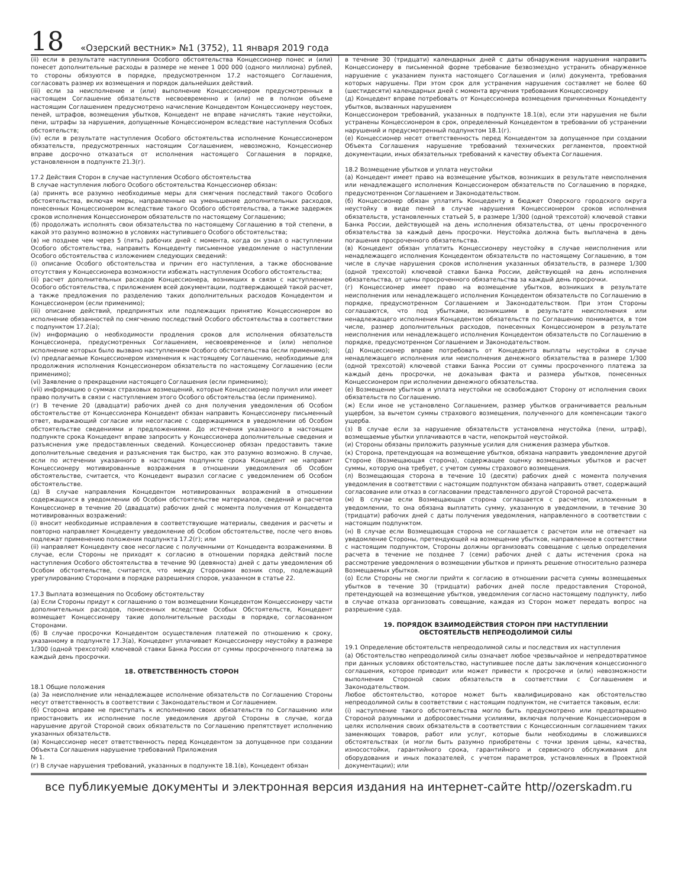18 «Озерский вестник» №1 (3752), 11 января 2019 года
(ii) если в результате наступления Особого обстоятельства Концессионер понес и (или) понесет дополнительные расходы в размере не менее 1 000 000 (одного миллиона) рублей, то стороны обязуются в порядке, предусмотренном 17.2 настоящего Соглашения, согласовать размер их возмещения и порядок дальнейших действий.
(iii) если за неисполнение и (или) выполнение Концессионером предусмотренных в настоящем Соглашение обязательств несвоевременно и (или) не в полном объеме настоящим Соглашением предусмотрено начисление Концедентом Концессионеру неустоек, пеней, штрафов, возмещения убытков, Концедент не вправе начислять такие неустойки, пени, штрафы за нарушения, допущенные Концессионером вследствие наступления Особых обстоятельств;
(iv) если в результате наступления Особого обстоятельства исполнение Концессионером обязательств, предусмотренных настоящим Соглашением, невозможно, Концессионер вправе досрочно отказаться от исполнения настоящего Соглашения в порядке, установленном в подпункте 21.3(г).
17.2 Действия Сторон в случае наступления Особого обстоятельства
В случае наступления любого Особого обстоятельства Концессионер обязан:
(а) принять все разумно необходимые меры для смягчения последствий такого Особого обстоятельства, включая меры, направленные на уменьшение дополнительных расходов, понесенных Концессионером вследствие такого Особого обстоятельства, а также задержек сроков исполнения Концессионером обязательств по настоящему Соглашению;
(б) продолжать исполнять свои обязательства по настоящему Соглашению в той степени, в какой это разумно возможно в условиях наступившего Особого обстоятельства;
(в) не позднее чем через 5 (пять) рабочих дней с момента, когда он узнал о наступлении Особого обстоятельства, направить Концеденту письменное уведомление о наступлении Особого обстоятельства с изложением следующих сведений:
(i) описание Особого обстоятельства и причин его наступления, а также обоснование отсутствия у Концессионера возможности избежать наступления Особого обстоятельства;
(ii) расчет дополнительных расходов Концессионера, возникших в связи с наступлением Особого обстоятельства, с приложением всей документации, подтверждающей такой расчет, а также предложения по разделению таких дополнительных расходов Концедентом и Концессионером (если применимо);
(iii) описание действий, предпринятых или подлежащих принятию Концессионером во исполнение обязанностей по смягчению последствий Особого обстоятельства в соответствии с подпунктом 17.2(а);
(iv) информацию о необходимости продления сроков для исполнения обязательств Концессионера, предусмотренных Соглашением, несвоевременное и (или) неполное исполнение которых было вызвано наступлением Особого обстоятельства (если применимо);
(v) предлагаемые Концессионером изменения к настоящему Соглашению, необходимые для продолжения исполнения Концессионером обязательств по настоящему Соглашению (если применимо);
(vi) Заявление о прекращении настоящего Соглашения (если применимо);
(vii) информацию о суммах страховых возмещений, которые Концессионер получил или имеет право получить в связи с наступлением этого Особого обстоятельства (если применимо).
(г) В течение 20 (двадцати) рабочих дней со дня получения уведомления об Особом обстоятельстве от Концессионера Концедент обязан направить Концессионеру письменный ответ, выражающий согласие или несогласие с содержащимися в уведомлении об Особом обстоятельстве сведениями и предложениями. До истечения указанного в настоящем подпункте срока Концедент вправе запросить у Концессионера дополнительные сведения и разъяснения уже предоставленных сведений. Концессионер обязан предоставить такие дополнительные сведения и разъяснения так быстро, как это разумно возможно. В случае, если по истечении указанного в настоящем подпункте срока Концедент не направит Концессионеру мотивированные возражения в отношении уведомления об Особом обстоятельстве, считается, что Концедент выразил согласие с уведомлением об Особом обстоятельстве.
(д) В случае направления Концедентом мотивированных возражений в отношении содержащихся в уведомлении об Особом обстоятельстве материалов, сведений и расчетов Концессионер в течение 20 (двадцати) рабочих дней с момента получения от Концедента мотивированных возражений:
(i) вносит необходимые исправления в соответствующие материалы, сведения и расчеты и повторно направляет Концеденту уведомление об Особом обстоятельстве, после чего вновь подлежат применению положения подпункта 17.2(г); или
(ii) направляет Концеденту свое несогласие с полученными от Концедента возражениями. В случае, если Стороны не приходят к согласию в отношении порядка действий после наступления Особого обстоятельства в течение 90 (девяноста) дней с даты уведомления об Особом обстоятельстве, считается, что между Сторонами возник спор, подлежащий урегулированию Сторонами в порядке разрешения споров, указанном в статье 22.
17.3 Выплата возмещения по Особому обстоятельству
(а) Если Стороны придут к соглашению о том возмещении Концедентом Концессионеру части дополнительных расходов, понесенных вследствие Особых Обстоятельств, Концедент возмещает Концессионеру такие дополнительные расходы в порядке, согласованном Сторонами.
(б) В случае просрочки Концедентом осуществления платежей по отношению к сроку, указанному в подпункте 17.3(а), Концедент уплачивает Концессионеру неустойку в размере 1/300 (одной трехсотой) ключевой ставки Банка России от суммы просроченного платежа за каждый день просрочки.
18. ОТВЕТСТВЕННОСТЬ СТОРОН
18.1 Общие положения
(а) За неисполнение или ненадлежащее исполнение обязательств по Соглашению Стороны несут ответственность в соответствии с Законодательством и Соглашением.
(б) Сторона вправе не приступать к исполнению своих обязательств по Соглашению или приостановить их исполнение после уведомления другой Стороны в случае, когда нарушение другой Стороной своих обязательств по Соглашению препятствует исполнению указанных обязательств.
(в) Концессионер несет ответственность перед Концедентом за допущенное при создании Объекта Соглашения нарушение требований Приложения
№ 1.
(г) В случае нарушения требований, указанных в подпункте 18.1(в), Концедент обязан
в течение 30 (тридцати) календарных дней с даты обнаружения нарушения направить Концессионеру в письменной форме требование безвозмездно устранить обнаруженное нарушение с указанием пункта настоящего Соглашения и (или) документа, требования которых нарушены. При этом срок для устранения нарушения составляет не более 60 (шестидесяти) календарных дней с момента вручения требования Концессионеру
(д) Концедент вправе потребовать от Концессионера возмещения причиненных Концеденту убытков, вызванных нарушением
Концессионером требований, указанных в подпункте 18.1(в), если эти нарушения не были устранены Концессионером в срок, определенный Концедентом в требовании об устранении нарушений и предусмотренный подпунктом 18.1(г).
(е) Концессионер несет ответственность перед Концедентом за допущенное при создании Объекта Соглашения нарушение требований технических регламентов, проектной документации, иных обязательных требований к качеству объекта Соглашения.
18.2 Возмещение убытков и уплата неустойки
(а) Концедент имеет право на возмещение убытков, возникших в результате неисполнения или ненадлежащего исполнения Концессионером обязательств по Соглашению в порядке, предусмотренном Соглашением и Законодательством.
(б) Концессионер обязан уплатить Концеденту в бюджет Озерского городского округа неустойку в виде пеней в случае нарушения Концессионером сроков исполнения обязательств, установленных статьей 5, в размере 1/300 (одной трехсотой) ключевой ставки Банка России, действующей на день исполнения обязательства, от цены просроченного обязательства за каждый день просрочки. Неустойка должна быть выплачена в день погашения просроченного обязательства.
(в) Концедент обязан уплатить Концессионеру неустойку в случае неисполнения или ненадлежащего исполнения Концедентом обязательств по настоящему Соглашению, в том числе в случае нарушения сроков исполнения указанных обязательств, в размере 1/300 (одной трехсотой) ключевой ставки Банка России, действующей на день исполнения обязательства, от цены просроченного обязательства за каждый день просрочки.
(г) Концессионер имеет право на возмещение убытков, возникших в результате неисполнения или ненадлежащего исполнения Концедентом обязательств по Соглашению в порядке, предусмотренном Соглашением и Законодательством. При этом Стороны соглашаются, что под убытками, возникшими в результате неисполнения или ненадлежащего исполнения Концедентом обязательств по Соглашению понимается, в том числе, размер дополнительных расходов, понесенных Концессионером в результате неисполнения или ненадлежащего исполнения Концедентом обязательств по Соглашению в порядке, предусмотренном Соглашением и Законодательством.
(д) Концессионер вправе потребовать от Концедента выплаты неустойки в случае ненадлежащего исполнения или неисполнения денежного обязательства в размере 1/300 (одной трехсотой) ключевой ставки Банка России от суммы просроченного платежа за каждый день просрочки, не доказывая факта и размера убытков, понесенных Концессионером при исполнении денежного обязательства.
(е) Возмещение убытков и уплата неустойки не освобождают Сторону от исполнения своих обязательств по Соглашению.
(ж) Если иное не установлено Соглашением, размер убытков ограничивается реальным ущербом, за вычетом суммы страхового возмещения, полученного для компенсации такого ущерба.
(з) В случае если за нарушение обязательств установлена неустойка (пени, штраф), возмещаемые убытки уплачиваются в части, непокрытой неустойкой.
(и) Стороны обязаны приложить разумные усилия для снижения размера убытков.
(к) Сторона, претендующая на возмещение убытков, обязана направить уведомление другой Стороне (Возмещающая сторона), содержащее оценку возмещаемых убытков и расчет суммы, которую она требует, с учетом суммы страхового возмещения.
(л) Возмещающая сторона в течение 10 (десяти) рабочих дней с момента получения уведомления в соответствии с настоящим подпунктом обязана направить ответ, содержащий согласование или отказ в согласовании представленного другой Стороной расчета.
(м) В случае если Возмещающая сторона соглашается с расчетом, изложенным в уведомлении, то она обязана выплатить сумму, указанную в уведомлении, в течение 30 (тридцати) рабочих дней с даты получения уведомления, направленного в соответствии с настоящим подпунктом.
(н) В случае если Возмещающая сторона не соглашается с расчетом или не отвечает на уведомление Стороны, претендующей на возмещение убытков, направленное в соответствии с настоящим подпунктом, Стороны должны организовать совещание с целью определения расчета в течение не позднее 7 (семи) рабочих дней с даты истечения срока на рассмотрение уведомления о возмещении убытков и принять решение относительно размера Возмещаемых убытков.
(о) Если Стороны не смогли прийти к согласию в отношении расчета суммы возмещаемых убытков в течение 30 (тридцати) рабочих дней после предоставления Стороной, претендующей на возмещение убытков, уведомления согласно настоящему подпункту, либо в случае отказа организовать совещание, каждая из Сторон может передать вопрос на разрешение суда.
19. ПОРЯДОК ВЗАИМОДЕЙСТВИЯ СТОРОН ПРИ НАСТУПЛЕНИИ
ОБСТОЯТЕЛЬСТВ НЕПРЕОДОЛИМОЙ СИЛЫ
19.1 Определение обстоятельств непреодолимой силы и последствия их наступления
(а) Обстоятельство непреодолимой силы означает любое чрезвычайное и непредотвратимое при данных условиях обстоятельство, наступившее после даты заключения концессионного соглашения, которое приводит или может привести к просрочке и (или) невозможности выполнения Стороной своих обязательств в соответствии с Соглашением и Законодательством.
Любое обстоятельство, которое может быть квалифицировано как обстоятельство непреодолимой силы в соответствии с настоящим подпунктом, не считается таковым, если:
(i) наступление такого обстоятельства могло быть предусмотрено или предотвращено Стороной разумными и добросовестными усилиями, включая получение Концессионером в целях исполнения своих обязательств в соответствии с Концессионным соглашением таких заменяющих товаров, работ или услуг, которые были необходимы в сложившихся обстоятельствах (и могли быть разумно приобретены с точки зрения цены, качества, износостойки, гарантийного срока, гарантийного и сервисного обслуживания для оборудования и иных показателей, с учетом параметров, установленных в Проектной документации); или
все публикуемые документы и электронная версия издания на интернет-сайте http//ozerskadm.ru